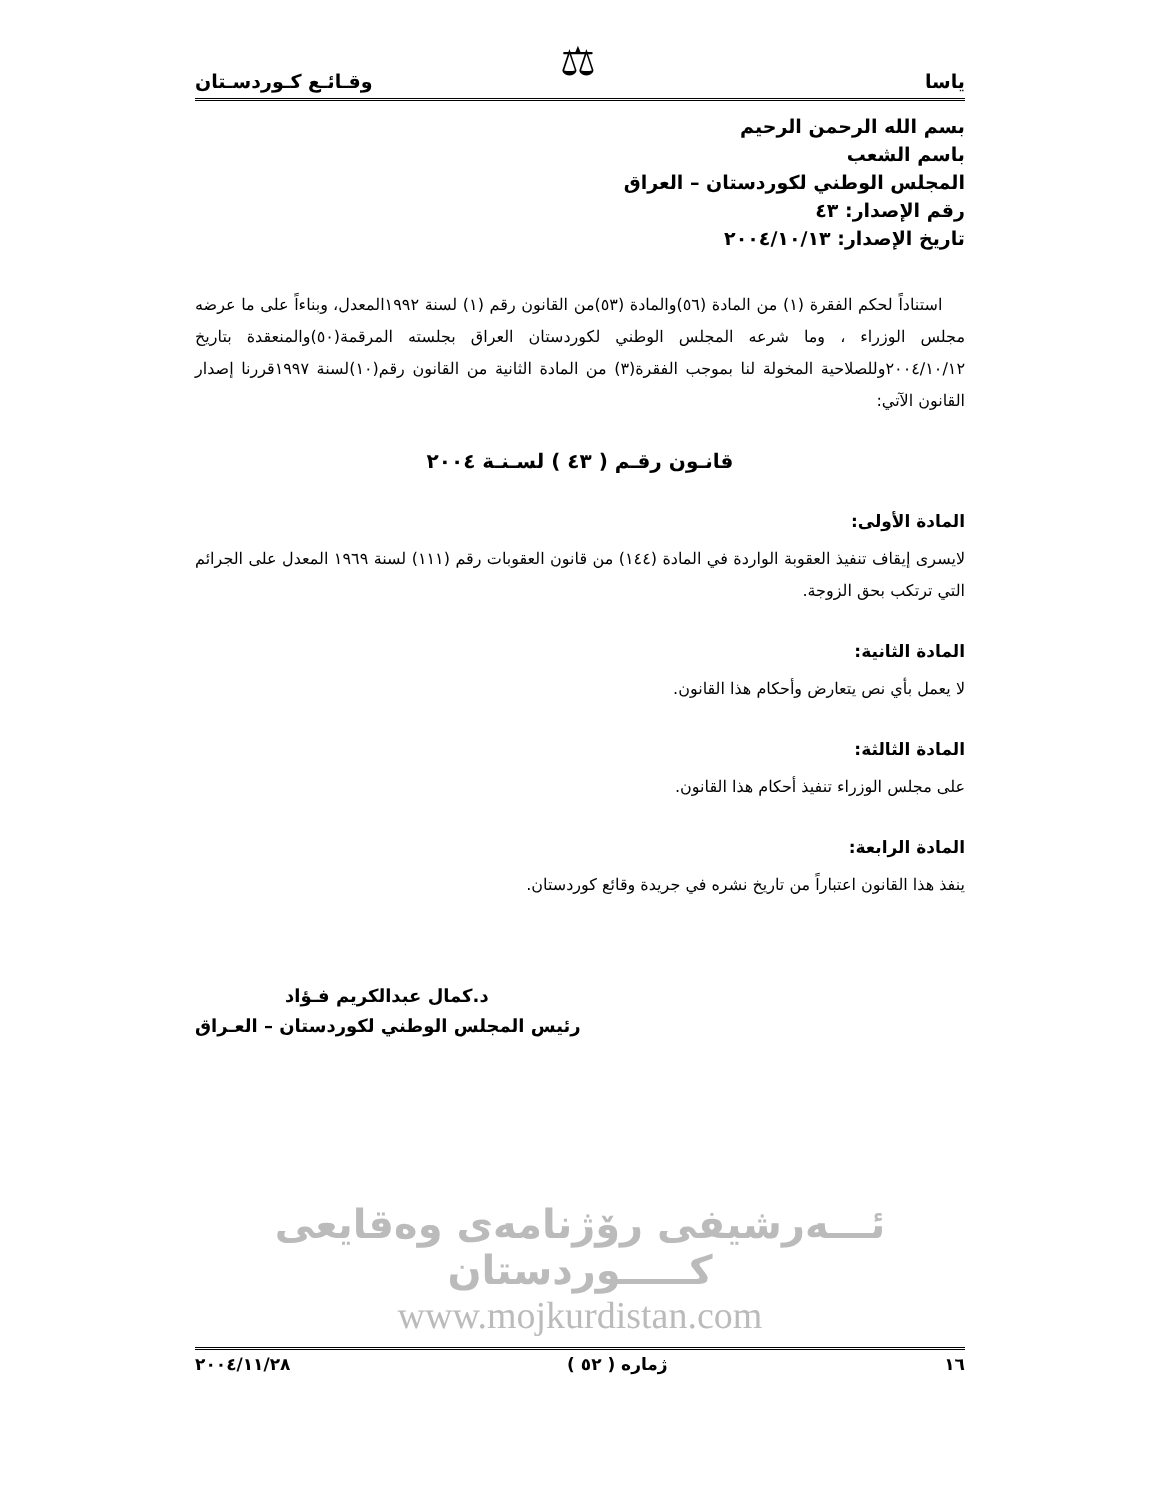⚖
ياسا وقـائـع كـوردسـتان
بسم الله الرحمن الرحيم
باسم الشعب
المجلس الوطني لكوردستان – العراق
رقم الإصدار: ٤٣
تاريخ الإصدار: ٢٠٠٤/١٠/١٣
استناداً لحكم الفقرة (١) من المادة (٥٦)والمادة (٥٣)من القانون رقم (١) لسنة ١٩٩٢المعدل، وبناءاً على ما عرضه مجلس الوزراء ، وما شرعه المجلس الوطني لكوردستان العراق بجلسته المرقمة(٥٠)والمنعقدة بتاريخ ٢٠٠٤/١٠/١٢وللصلاحية المخولة لنا بموجب الفقرة(٣) من المادة الثانية من القانون رقم(١٠)لسنة ١٩٩٧قررنا إصدار القانون الآتي:
قانـون رقـم ( ٤٣ ) لسـنـة ٢٠٠٤
المادة الأولى:
لايسرى إيقاف تنفيذ العقوبة الواردة في المادة (١٤٤) من قانون العقوبات رقم (١١١) لسنة ١٩٦٩ المعدل على الجرائم التي ترتكب بحق الزوجة.
المادة الثانية:
لا يعمل بأي نص يتعارض وأحكام هذا القانون.
المادة الثالثة:
على مجلس الوزراء تنفيذ أحكام هذا القانون.
المادة الرابعة:
ينفذ هذا القانون اعتباراً من تاريخ نشره في جريدة وقائع كوردستان.
د.كمال عبدالكريم فـؤاد
رئيس المجلس الوطني لكوردستان – العـراق
ئـــەرشيفى رۆژنامەى وەقايعى كـــــوردستان
www.mojkurdistan.com
١٦ ژماره ( ٥٢ ) ٢٠٠٤/١١/٢٨